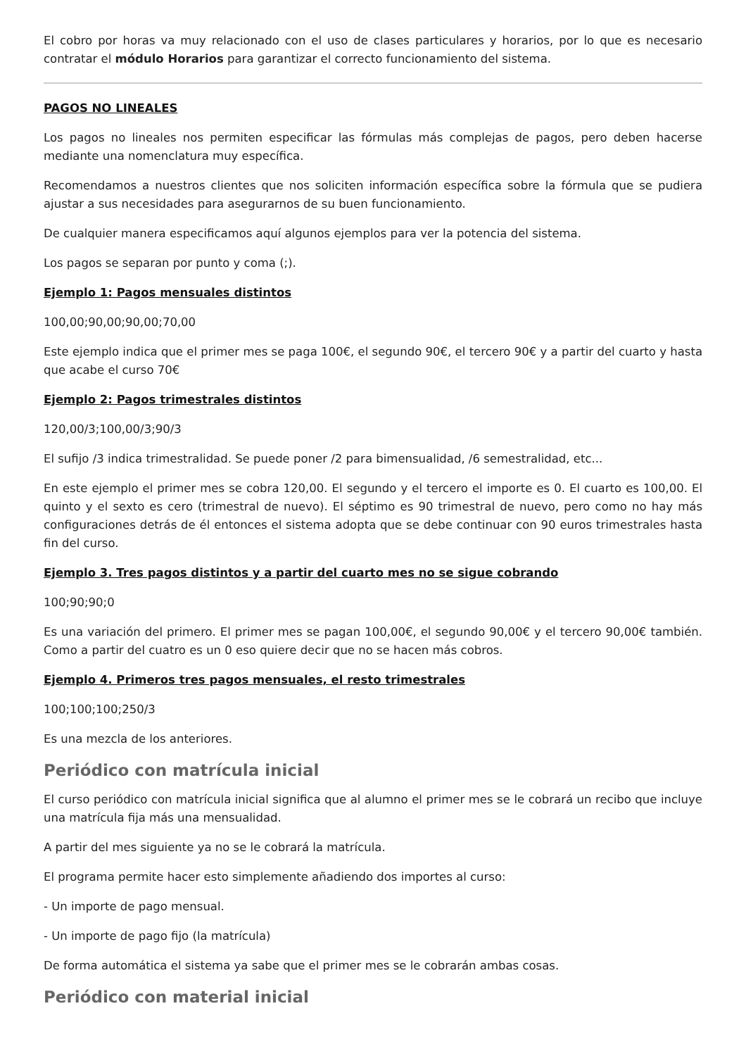El cobro por horas va muy relacionado con el uso de clases particulares y horarios, por lo que es necesario contratar el módulo Horarios para garantizar el correcto funcionamiento del sistema.
PAGOS NO LINEALES
Los pagos no lineales nos permiten especificar las fórmulas más complejas de pagos, pero deben hacerse mediante una nomenclatura muy específica.
Recomendamos a nuestros clientes que nos soliciten información específica sobre la fórmula que se pudiera ajustar a sus necesidades para asegurarnos de su buen funcionamiento.
De cualquier manera especificamos aquí algunos ejemplos para ver la potencia del sistema.
Los pagos se separan por punto y coma (;).
Ejemplo 1: Pagos mensuales distintos
100,00;90,00;90,00;70,00
Este ejemplo indica que el primer mes se paga 100€, el segundo 90€, el tercero 90€ y a partir del cuarto y hasta que acabe el curso 70€
Ejemplo 2: Pagos trimestrales distintos
120,00/3;100,00/3;90/3
El sufijo /3 indica trimestralidad. Se puede poner /2 para bimensualidad, /6 semestralidad, etc...
En este ejemplo el primer mes se cobra 120,00. El segundo y el tercero el importe es 0. El cuarto es 100,00. El quinto y el sexto es cero (trimestral de nuevo). El séptimo es 90 trimestral de nuevo, pero como no hay más configuraciones detrás de él entonces el sistema adopta que se debe continuar con 90 euros trimestrales hasta fin del curso.
Ejemplo 3. Tres pagos distintos y a partir del cuarto mes no se sigue cobrando
100;90;90;0
Es una variación del primero. El primer mes se pagan 100,00€, el segundo 90,00€ y el tercero 90,00€ también. Como a partir del cuatro es un 0 eso quiere decir que no se hacen más cobros.
Ejemplo 4. Primeros tres pagos mensuales, el resto trimestrales
100;100;100;250/3
Es una mezcla de los anteriores.
Periódico con matrícula inicial
El curso periódico con matrícula inicial significa que al alumno el primer mes se le cobrará un recibo que incluye una matrícula fija más una mensualidad.
A partir del mes siguiente ya no se le cobrará la matrícula.
El programa permite hacer esto simplemente añadiendo dos importes al curso:
- Un importe de pago mensual.
- Un importe de pago fijo (la matrícula)
De forma automática el sistema ya sabe que el primer mes se le cobrarán ambas cosas.
Periódico con material inicial